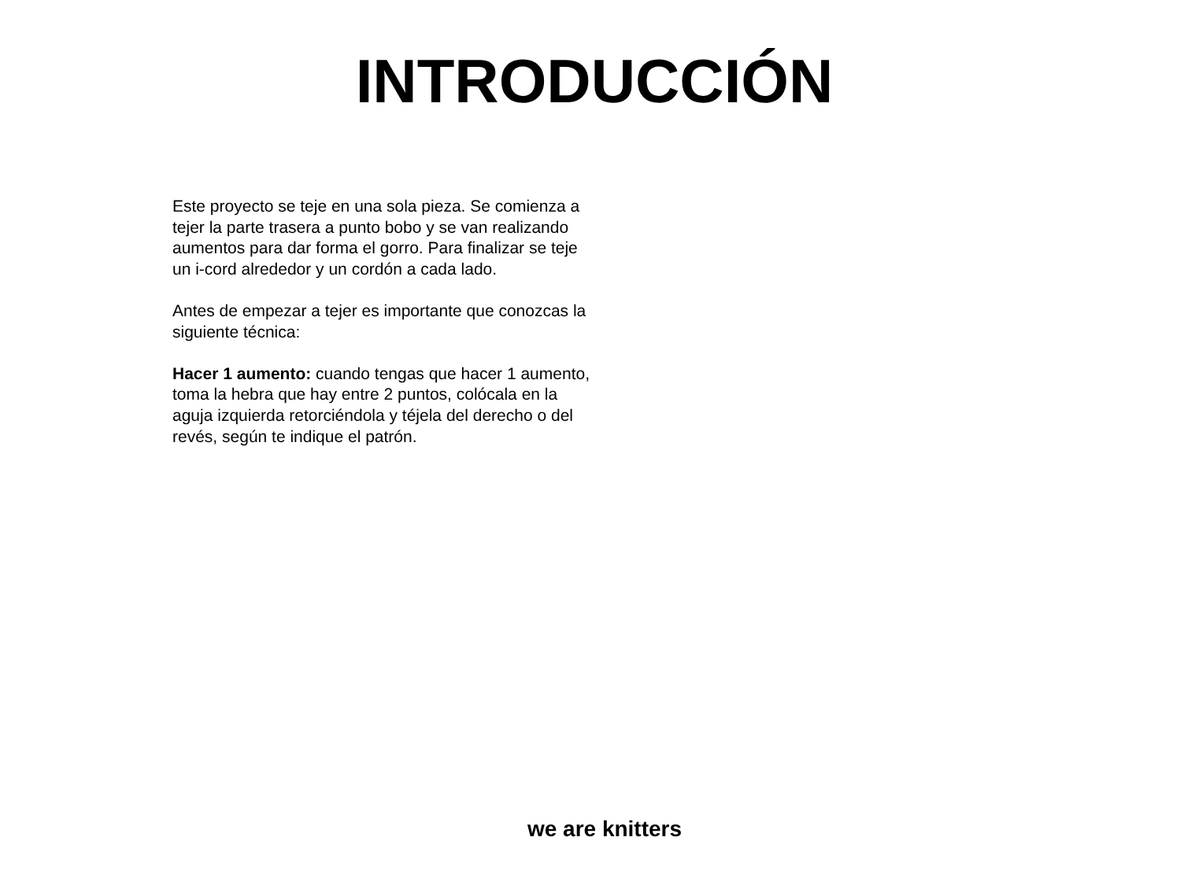INTRODUCCIÓN
Este proyecto se teje en una sola pieza. Se comienza a tejer la parte trasera a punto bobo y se van realizando aumentos para dar forma el gorro. Para finalizar se teje un i-cord alrededor y un cordón a cada lado.
Antes de empezar a tejer es importante que conozcas la siguiente técnica:
Hacer 1 aumento: cuando tengas que hacer 1 aumento, toma la hebra que hay entre 2 puntos, colócala en la aguja izquierda retorciéndola y téjela del derecho o del revés, según te indique el patrón.
we are knitters